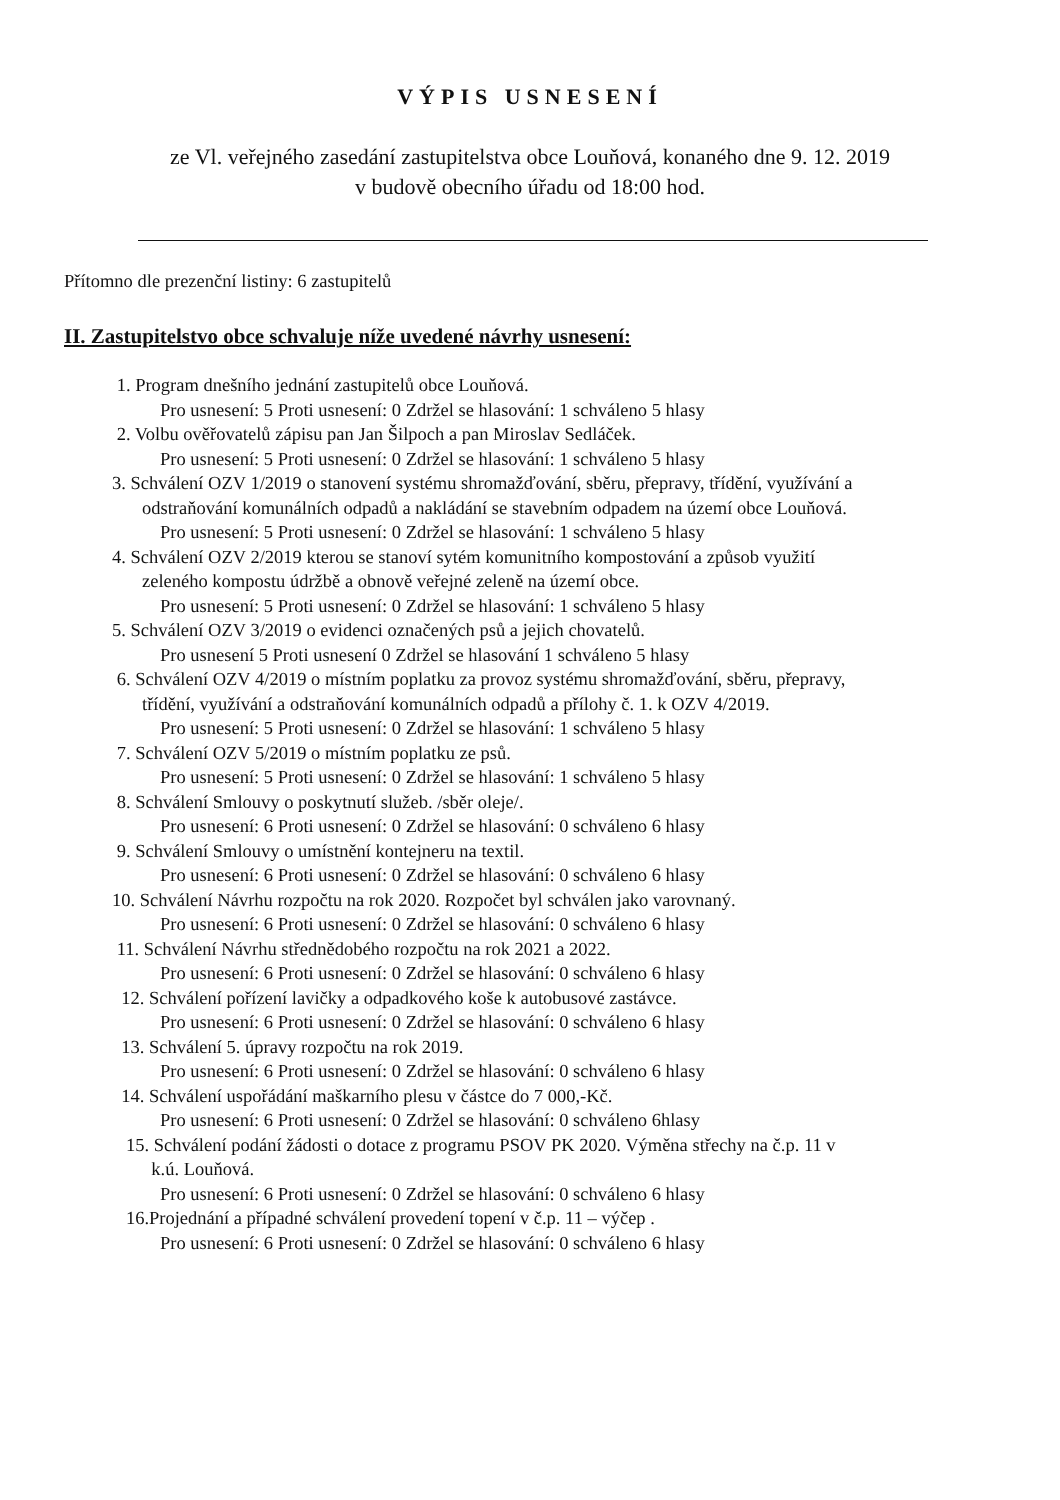VÝPIS USNESENÍ
ze Vl. veřejného zasedání zastupitelstva obce Louňová, konaného dne 9. 12. 2019
v budově obecního úřadu od 18:00 hod.
Přítomno dle prezenční listiny: 6 zastupitelů
II. Zastupitelstvo obce schvaluje níže uvedené návrhy usnesení:
1. Program dnešního jednání zastupitelů obce Louňová.
Pro usnesení: 5 Proti usnesení: 0 Zdržel se hlasování: 1 schváleno 5 hlasy
2. Volbu ověřovatelů zápisu pan Jan Šilpoch a pan Miroslav Sedláček.
Pro usnesení: 5 Proti usnesení: 0 Zdržel se hlasování: 1 schváleno 5 hlasy
3. Schválení OZV 1/2019 o stanovení systému shromažďování, sběru, přepravy, třídění, využívání a
odstraňování komunálních odpadů a nakládání se stavebním odpadem na území obce Louňová.
Pro usnesení: 5 Proti usnesení: 0 Zdržel se hlasování: 1 schváleno 5 hlasy
4. Schválení OZV 2/2019 kterou se stanoví sytém komunitního kompostování a způsob využití
zeleného kompostu údržbě a obnově veřejné zeleně na území obce.
Pro usnesení: 5 Proti usnesení: 0 Zdržel se hlasování: 1 schváleno 5 hlasy
5. Schválení OZV 3/2019 o evidenci označených psů a jejich chovatelů.
Pro usnesení 5 Proti usnesení 0 Zdržel se hlasování 1 schváleno 5 hlasy
6. Schválení OZV 4/2019 o místním poplatku za provoz systému shromažďování, sběru, přepravy,
třídění, využívání a odstraňování komunálních odpadů a přílohy č. 1. k OZV 4/2019.
Pro usnesení: 5 Proti usnesení: 0 Zdržel se hlasování: 1 schváleno 5 hlasy
7. Schválení OZV 5/2019 o místním poplatku ze psů.
Pro usnesení: 5 Proti usnesení: 0 Zdržel se hlasování: 1 schváleno 5 hlasy
8. Schválení Smlouvy o poskytnutí služeb. /sběr oleje/.
Pro usnesení: 6 Proti usnesení: 0 Zdržel se hlasování: 0 schváleno 6 hlasy
9. Schválení Smlouvy o umístnění kontejneru na textil.
Pro usnesení: 6 Proti usnesení: 0 Zdržel se hlasování: 0 schváleno 6 hlasy
10. Schválení Návrhu rozpočtu na rok 2020. Rozpočet byl schválen jako varovnaný.
Pro usnesení: 6 Proti usnesení: 0 Zdržel se hlasování: 0 schváleno 6 hlasy
11. Schválení Návrhu střednědobého rozpočtu na rok 2021 a 2022.
Pro usnesení: 6 Proti usnesení: 0 Zdržel se hlasování: 0 schváleno 6 hlasy
12. Schválení pořízení lavičky a odpadkového koše k autobusové zastávce.
Pro usnesení: 6 Proti usnesení: 0 Zdržel se hlasování: 0 schváleno 6 hlasy
13. Schválení 5. úpravy rozpočtu na rok 2019.
Pro usnesení: 6 Proti usnesení: 0 Zdržel se hlasování: 0 schváleno 6 hlasy
14. Schválení uspořádání maškarního plesu v částce do 7 000,-Kč.
Pro usnesení: 6 Proti usnesení: 0 Zdržel se hlasování: 0 schváleno 6hlasy
15. Schválení podání žádosti o dotace z programu PSOV PK 2020. Výměna střechy na č.p. 11 v
k.ú. Louňová.
Pro usnesení: 6 Proti usnesení: 0 Zdržel se hlasování: 0 schváleno 6 hlasy
16.Projednání a případné schválení provedení topení v č.p. 11 – výčep .
Pro usnesení: 6 Proti usnesení: 0 Zdržel se hlasování: 0 schváleno 6 hlasy